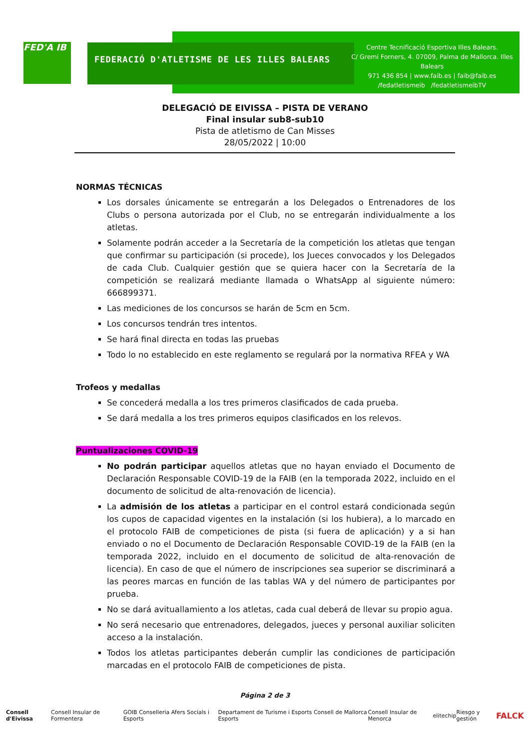FED'A IB FEDERACIÓ D'ATLETISME DE LES ILLES BALEARS
Centre Tecnificació Esportiva Illes Balears.
C/ Gremi Forners, 4. 07009, Palma de Mallorca. Illes Balears
971 436 854 | www.faib.es | faib@faib.es
/fedatletismeib /fedatletismeibTV
DELEGACIÓ DE EIVISSA – PISTA DE VERANO
Final insular sub8-sub10
Pista de atletismo de Can Misses
28/05/2022 | 10:00
NORMAS TÉCNICAS
Los dorsales únicamente se entregarán a los Delegados o Entrenadores de los Clubs o persona autorizada por el Club, no se entregarán individualmente a los atletas.
Solamente podrán acceder a la Secretaría de la competición los atletas que tengan que confirmar su participación (si procede), los Jueces convocados y los Delegados de cada Club. Cualquier gestión que se quiera hacer con la Secretaría de la competición se realizará mediante llamada o WhatsApp al siguiente número: 666899371.
Las mediciones de los concursos se harán de 5cm en 5cm.
Los concursos tendrán tres intentos.
Se hará final directa en todas las pruebas
Todo lo no establecido en este reglamento se regulará por la normativa RFEA y WA
Trofeos y medallas
Se concederá medalla a los tres primeros clasificados de cada prueba.
Se dará medalla a los tres primeros equipos clasificados en los relevos.
Puntualizaciones COVID-19
No podrán participar aquellos atletas que no hayan enviado el Documento de Declaración Responsable COVID-19 de la FAIB (en la temporada 2022, incluido en el documento de solicitud de alta-renovación de licencia).
La admisión de los atletas a participar en el control estará condicionada según los cupos de capacidad vigentes en la instalación (si los hubiera), a lo marcado en el protocolo FAIB de competiciones de pista (si fuera de aplicación) y a si han enviado o no el Documento de Declaración Responsable COVID-19 de la FAIB (en la temporada 2022, incluido en el documento de solicitud de alta-renovación de licencia). En caso de que el número de inscripciones sea superior se discriminará a las peores marcas en función de las tablas WA y del número de participantes por prueba.
No se dará avituallamiento a los atletas, cada cual deberá de llevar su propio agua.
No será necesario que entrenadores, delegados, jueces y personal auxiliar soliciten acceso a la instalación.
Todos los atletas participantes deberán cumplir las condiciones de participación marcadas en el protocolo FAIB de competiciones de pista.
Página 2 de 3
Consell d'Eivissa Consell Insular de Formentera GOIB Conselleria Afers Socials i Esports Departament de Turisme i Esports Consell de Mallorca Esports Consell Insular de Menorca elitechip Riesgo y gestión FALCK